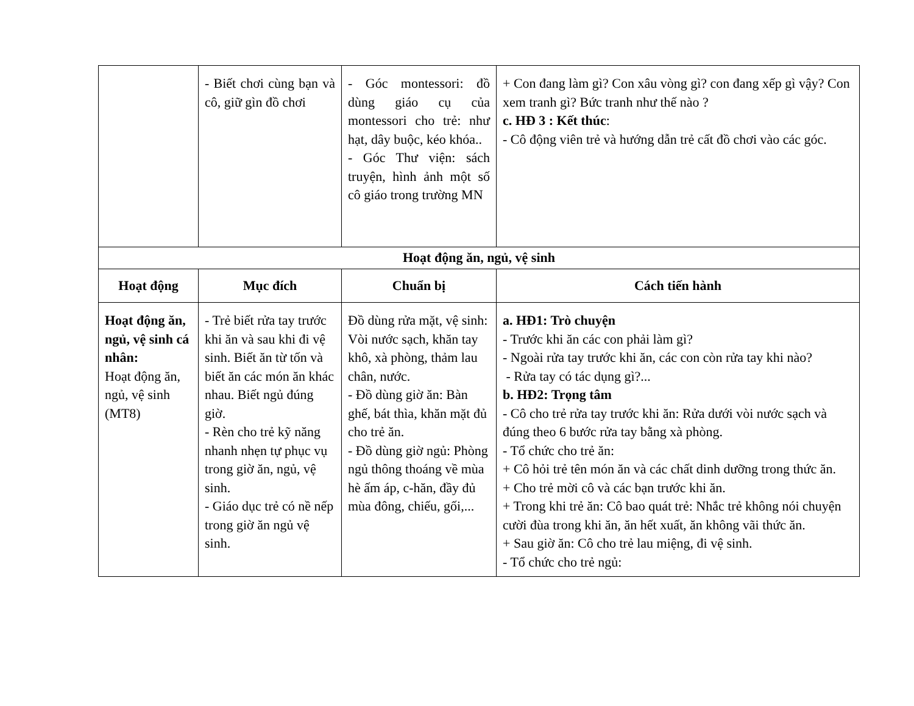| | - Biết chơi cùng bạn và cô, giữ gìn đồ chơi | - Góc montessori: đồ dùng giáo cụ của montessori cho trẻ: như hạt, dây buộc, kéo khóa.. - Góc Thư viện: sách truyện, hình ảnh một số cô giáo trong trường MN | + Con đang làm gì? Con xâu vòng gì? con đang xếp gì vậy? Con xem tranh gì? Bức tranh như thế nào ? c. HĐ 3 : Kết thúc : - Cô động viên trẻ và hướng dẫn trẻ cất đồ chơi vào các góc. |
| Hoạt động ăn, ngủ, vệ sinh | | | |
| Hoạt động | Mục đích | Chuẩn bị | Cách tiến hành |
| Hoạt động ăn, ngủ, vệ sinh cá nhân: Hoạt động ăn, ngủ, vệ sinh (MT8) | - Trẻ biết rửa tay trước khi ăn và sau khi đi vệ sinh. Biết ăn từ tốn và biết ăn các món ăn khác nhau. Biết ngủ đúng giờ. - Rèn cho trẻ kỹ năng nhanh nhẹn tự phục vụ trong giờ ăn, ngủ, vệ sinh. - Giáo dục trẻ có nề nếp trong giờ ăn ngủ vệ sinh. | Đồ dùng rửa mặt, vệ sinh: Vòi nước sạch, khăn tay khô, xà phòng, thảm lau chân, nước. - Đồ dùng giờ ăn: Bàn ghế, bát thìa, khăn mặt đủ cho trẻ ăn. - Đồ dùng giờ ngủ: Phòng ngủ thông thoáng về mùa hè ấm áp, c-hăn, đầy đủ mùa đông, chiếu, gối,... | a. HĐ1: Trò chuyện - Trước khi ăn các con phải làm gì? - Ngoài rửa tay trước khi ăn, các con còn rửa tay khi nào? - Rửa tay có tác dụng gì?... b. HĐ2: Trọng tâm - Cô cho trẻ rửa tay trước khi ăn: Rửa dưới vòi nước sạch và đúng theo 6 bước rửa tay bằng xà phòng. - Tổ chức cho trẻ ăn: + Cô hỏi trẻ tên món ăn và các chất dinh dưỡng trong thức ăn. + Cho trẻ mời cô và các bạn trước khi ăn. + Trong khi trẻ ăn: Cô bao quát trẻ: Nhắc trẻ không nói chuyện cười đùa trong khi ăn, ăn hết xuất, ăn không vãi thức ăn. + Sau giờ ăn: Cô cho trẻ lau miệng, đi vệ sinh. - Tổ chức cho trẻ ngủ: |